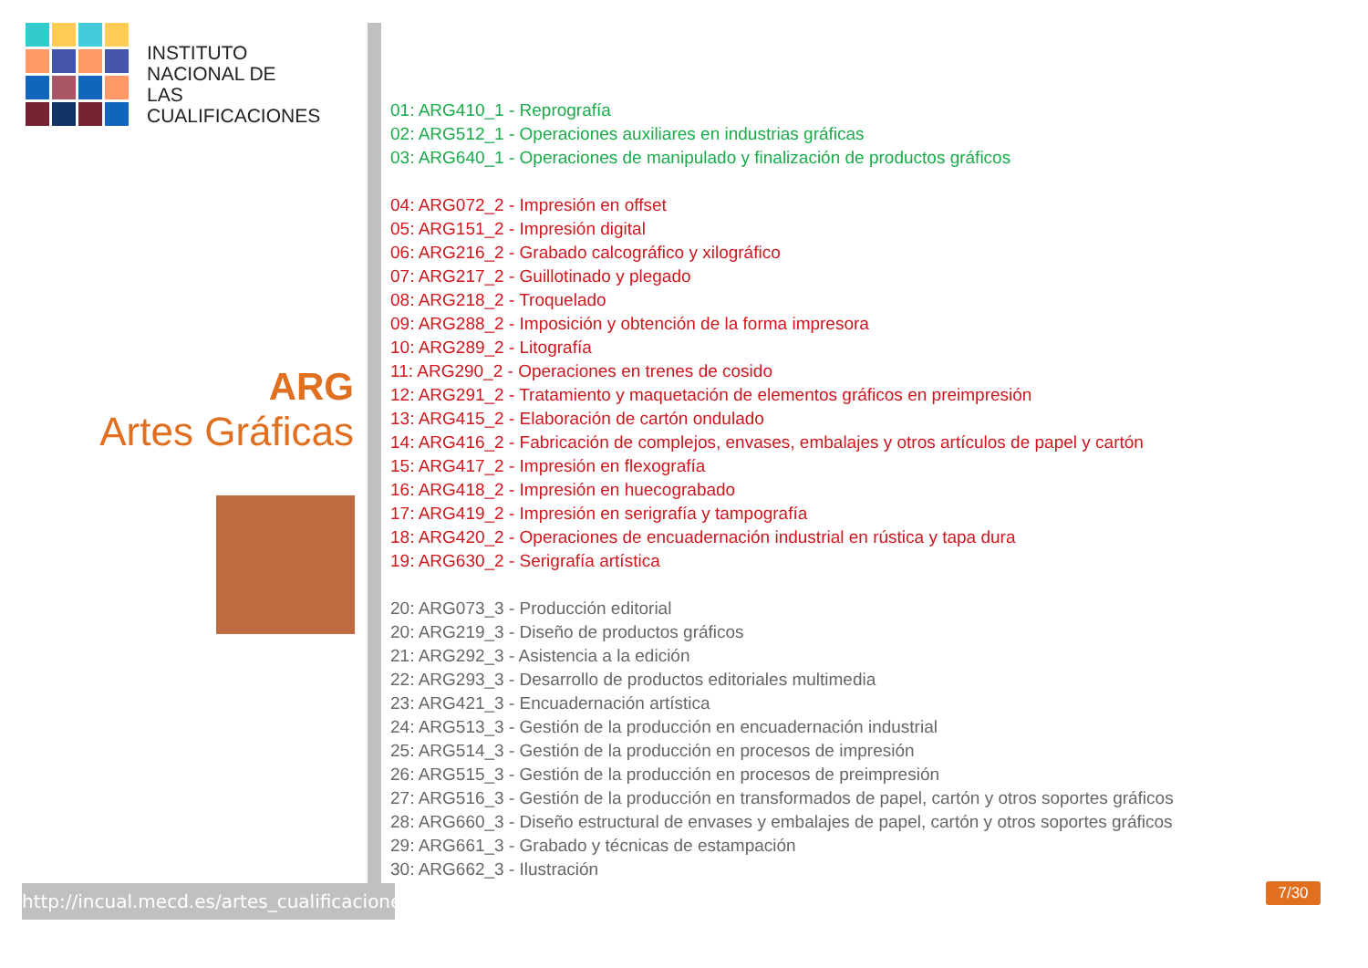INSTITUTO
NACIONAL DE
LAS CUALIFICACIONES
ARG
Artes Gráficas
01: ARG410_1 - Reprografía
02: ARG512_1 - Operaciones auxiliares en industrias gráficas
03: ARG640_1 - Operaciones de manipulado y finalización de productos gráficos
04: ARG072_2 - Impresión en offset
05: ARG151_2 - Impresión digital
06: ARG216_2 - Grabado calcográfico y xilográfico
07: ARG217_2 - Guillotinado y plegado
08: ARG218_2 - Troquelado
09: ARG288_2 - Imposición y obtención de la forma impresora
10: ARG289_2 - Litografía
11: ARG290_2 - Operaciones en trenes de cosido
12: ARG291_2 - Tratamiento y maquetación de elementos gráficos en preimpresión
13: ARG415_2 - Elaboración de cartón ondulado
14: ARG416_2 - Fabricación de complejos, envases, embalajes y otros artículos de papel y cartón
15: ARG417_2 - Impresión en flexografía
16: ARG418_2 - Impresión en huecograbado
17: ARG419_2 - Impresión en serigrafía y tampografía
18: ARG420_2 - Operaciones de encuadernación industrial en rústica y tapa dura
19: ARG630_2 - Serigrafía artística
20: ARG073_3 - Producción editorial
20: ARG219_3 - Diseño de productos gráficos
21: ARG292_3 - Asistencia a la edición
22: ARG293_3 - Desarrollo de productos editoriales multimedia
23: ARG421_3 - Encuadernación artística
24: ARG513_3 - Gestión de la producción en encuadernación industrial
25: ARG514_3 - Gestión de la producción en procesos de impresión
26: ARG515_3 - Gestión de la producción en procesos de preimpresión
27: ARG516_3 - Gestión de la producción en transformados de papel, cartón y otros soportes gráficos
28: ARG660_3 - Diseño estructural de envases y embalajes de papel, cartón y otros soportes gráficos
29: ARG661_3 - Grabado y técnicas de estampación
30: ARG662_3 - Ilustración
http://incual.mecd.es/artes_cualificaciones
7/30